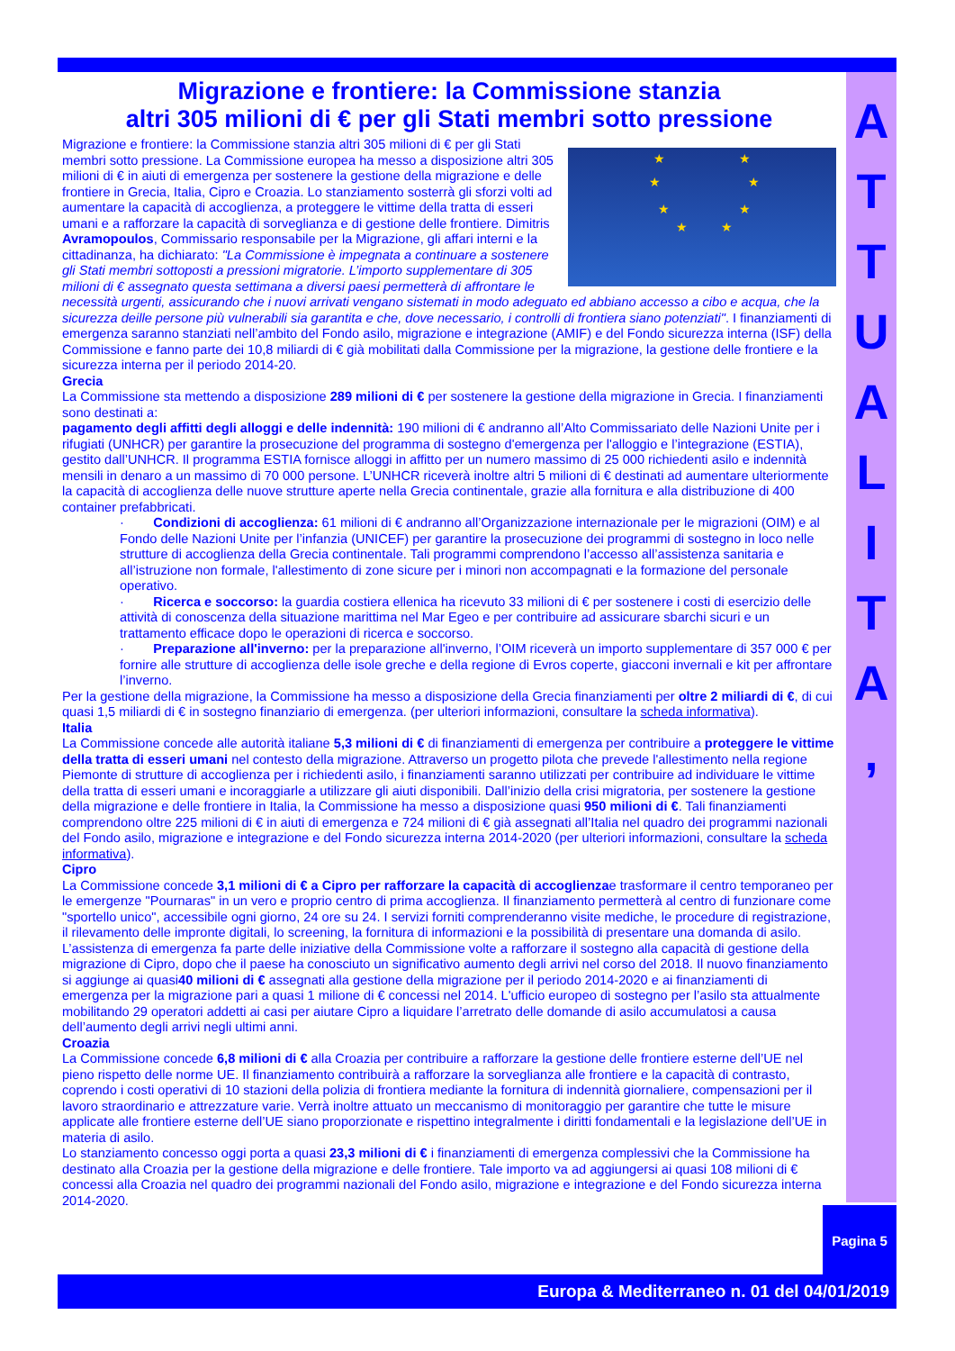A
T
T
U
A
L
I
T
A
,
Migrazione e frontiere: la Commissione stanzia
altri 305 milioni di € per gli Stati membri sotto pressione
★ ★
★ ★
★ ★
★ ★
Migrazione e frontiere: la Commissione stanzia altri 305 milioni di € per gli Stati membri sotto pressione. La Commissione europea ha messo a disposizione altri 305 milioni di € in aiuti di emergenza per sostenere la gestione della migrazione e delle frontiere in Grecia, Italia, Cipro e Croazia. Lo stanziamento sosterrà gli sforzi volti ad aumentare la capacità di accoglienza, a proteggere le vittime della tratta di esseri umani e a rafforzare la capacità di sorveglianza e di gestione delle frontiere. Dimitris Avramopoulos, Commissario responsabile per la Migrazione, gli affari interni e la cittadinanza, ha dichiarato: "La Commissione è impegnata a continuare a sostenere gli Stati membri sottoposti a pressioni migratorie. L’importo supplementare di 305 milioni di € assegnato questa settimana a diversi paesi permetterà di affrontare le necessità urgenti, assicurando che i nuovi arrivati vengano sistemati in modo adeguato ed abbiano accesso a cibo e acqua, che la sicurezza deille persone più vulnerabili sia garantita e che, dove necessario, i controlli di frontiera siano potenziati". I finanziamenti di emergenza saranno stanziati nell’ambito del Fondo asilo, migrazione e integrazione (AMIF) e del Fondo sicurezza interna (ISF) della Commissione e fanno parte dei 10,8 miliardi di € già mobilitati dalla Commissione per la migrazione, la gestione delle frontiere e la sicurezza interna per il periodo 2014-20.
Grecia
La Commissione sta mettendo a disposizione 289 milioni di € per sostenere la gestione della migrazione in Grecia. I finanziamenti sono destinati a:
pagamento degli affitti degli alloggi e delle indennità: 190 milioni di € andranno all’Alto Commissariato delle Nazioni Unite per i rifugiati (UNHCR) per garantire la prosecuzione del programma di sostegno d'emergenza per l'alloggio e l’integrazione (ESTIA), gestito dall’UNHCR. Il programma ESTIA fornisce alloggi in affitto per un numero massimo di 25 000 richiedenti asilo e indennità mensili in denaro a un massimo di 70 000 persone. L’UNHCR riceverà inoltre altri 5 milioni di € destinati ad aumentare ulteriormente la capacità di accoglienza delle nuove strutture aperte nella Grecia continentale, grazie alla fornitura e alla distribuzione di 400 container prefabbricati.
· Condizioni di accoglienza: 61 milioni di € andranno all’Organizzazione internazionale per le migrazioni (OIM) e al Fondo delle Nazioni Unite per l’infanzia (UNICEF) per garantire la prosecuzione dei programmi di sostegno in loco nelle strutture di accoglienza della Grecia continentale. Tali programmi comprendono l’accesso all’assistenza sanitaria e all’istruzione non formale, l'allestimento di zone sicure per i minori non accompagnati e la formazione del personale operativo.
· Ricerca e soccorso: la guardia costiera ellenica ha ricevuto 33 milioni di € per sostenere i costi di esercizio delle attività di conoscenza della situazione marittima nel Mar Egeo e per contribuire ad assicurare sbarchi sicuri e un trattamento efficace dopo le operazioni di ricerca e soccorso.
· Preparazione all'inverno: per la preparazione all'inverno, l’OIM riceverà un importo supplementare di 357 000 € per fornire alle strutture di accoglienza delle isole greche e della regione di Evros coperte, giacconi invernali e kit per affrontare l’inverno.
Per la gestione della migrazione, la Commissione ha messo a disposizione della Grecia finanziamenti per oltre 2 miliardi di €, di cui quasi 1,5 miliardi di € in sostegno finanziario di emergenza. (per ulteriori informazioni, consultare la scheda informativa).
Italia
La Commissione concede alle autorità italiane 5,3 milioni di € di finanziamenti di emergenza per contribuire a proteggere le vittime della tratta di esseri umani nel contesto della migrazione. Attraverso un progetto pilota che prevede l'allestimento nella regione Piemonte di strutture di accoglienza per i richiedenti asilo, i finanziamenti saranno utilizzati per contribuire ad individuare le vittime della tratta di esseri umani e incoraggiarle a utilizzare gli aiuti disponibili. Dall’inizio della crisi migratoria, per sostenere la gestione della migrazione e delle frontiere in Italia, la Commissione ha messo a disposizione quasi 950 milioni di €. Tali finanziamenti comprendono oltre 225 milioni di € in aiuti di emergenza e 724 milioni di € già assegnati all’Italia nel quadro dei programmi nazionali del Fondo asilo, migrazione e integrazione e del Fondo sicurezza interna 2014-2020 (per ulteriori informazioni, consultare la scheda informativa).
Cipro
La Commissione concede 3,1 milioni di € a Cipro per rafforzare la capacità di accoglienzae trasformare il centro temporaneo per le emergenze "Pournaras" in un vero e proprio centro di prima accoglienza. Il finanziamento permetterà al centro di funzionare come "sportello unico", accessibile ogni giorno, 24 ore su 24. I servizi forniti comprenderanno visite mediche, le procedure di registrazione, il rilevamento delle impronte digitali, lo screening, la fornitura di informazioni e la possibilità di presentare una domanda di asilo.
L’assistenza di emergenza fa parte delle iniziative della Commissione volte a rafforzare il sostegno alla capacità di gestione della migrazione di Cipro, dopo che il paese ha conosciuto un significativo aumento degli arrivi nel corso del 2018. Il nuovo finanziamento si aggiunge ai quasi40 milioni di € assegnati alla gestione della migrazione per il periodo 2014-2020 e ai finanziamenti di emergenza per la migrazione pari a quasi 1 milione di € concessi nel 2014. L'ufficio europeo di sostegno per l’asilo sta attualmente mobilitando 29 operatori addetti ai casi per aiutare Cipro a liquidare l’arretrato delle domande di asilo accumulatosi a causa dell’aumento degli arrivi negli ultimi anni.
Croazia
La Commissione concede 6,8 milioni di € alla Croazia per contribuire a rafforzare la gestione delle frontiere esterne dell’UE nel pieno rispetto delle norme UE. Il finanziamento contribuirà a rafforzare la sorveglianza alle frontiere e la capacità di contrasto, coprendo i costi operativi di 10 stazioni della polizia di frontiera mediante la fornitura di indennità giornaliere, compensazioni per il lavoro straordinario e attrezzature varie. Verrà inoltre attuato un meccanismo di monitoraggio per garantire che tutte le misure applicate alle frontiere esterne dell’UE siano proporzionate e rispettino integralmente i diritti fondamentali e la legislazione dell’UE in materia di asilo.
Lo stanziamento concesso oggi porta a quasi 23,3 milioni di € i finanziamenti di emergenza complessivi che la Commissione ha destinato alla Croazia per la gestione della migrazione e delle frontiere. Tale importo va ad aggiungersi ai quasi 108 milioni di € concessi alla Croazia nel quadro dei programmi nazionali del Fondo asilo, migrazione e integrazione e del Fondo sicurezza interna 2014-2020.
Pagina 5
Europa & Mediterraneo n. 01 del 04/01/2019